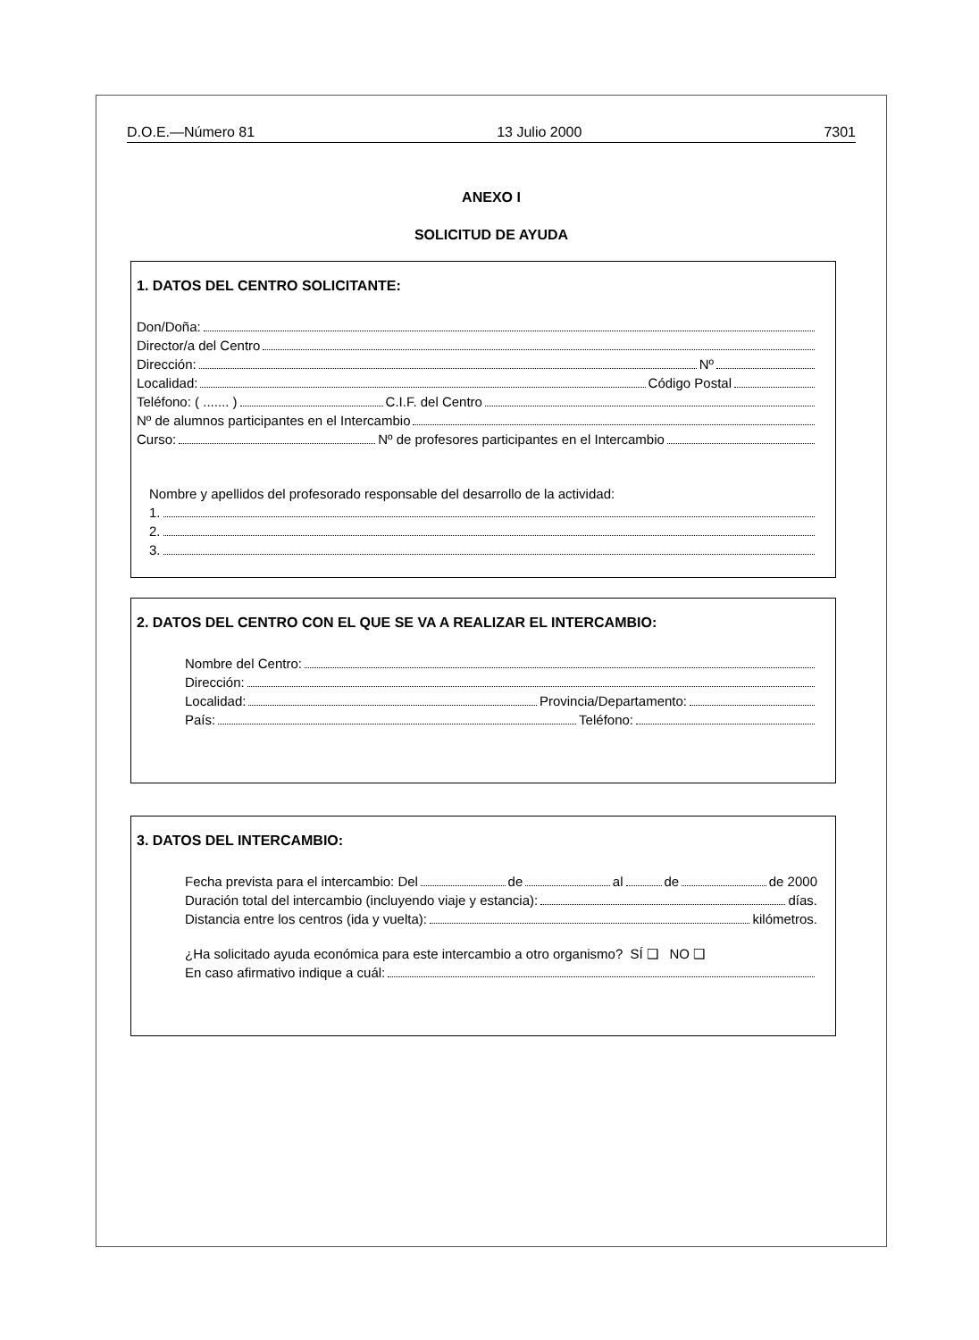D.O.E.—Número 81 13 Julio 2000 7301
ANEXO I
SOLICITUD DE AYUDA
1. DATOS DEL CENTRO SOLICITANTE:
Don/Doña:
Director/a del Centro
Dirección: Nº
Localidad: Código Postal
Teléfono: ( ....... ) C.I.F. del Centro
Nº de alumnos participantes en el Intercambio
Curso: Nº de profesores participantes en el Intercambio
Nombre y apellidos del profesorado responsable del desarrollo de la actividad:
1.
2.
3.
2. DATOS DEL CENTRO CON EL QUE SE VA A REALIZAR EL INTERCAMBIO:
Nombre del Centro:
Dirección:
Localidad: Provincia/Departamento:
País: Teléfono:
3. DATOS DEL INTERCAMBIO:
Fecha prevista para el intercambio: Del de al de de 2000
Duración total del intercambio (incluyendo viaje y estancia): días.
Distancia entre los centros (ida y vuelta): kilómetros.
¿Ha solicitado ayuda económica para este intercambio a otro organismo? SÍ ❑ NO ❑
En caso afirmativo indique a cuál: